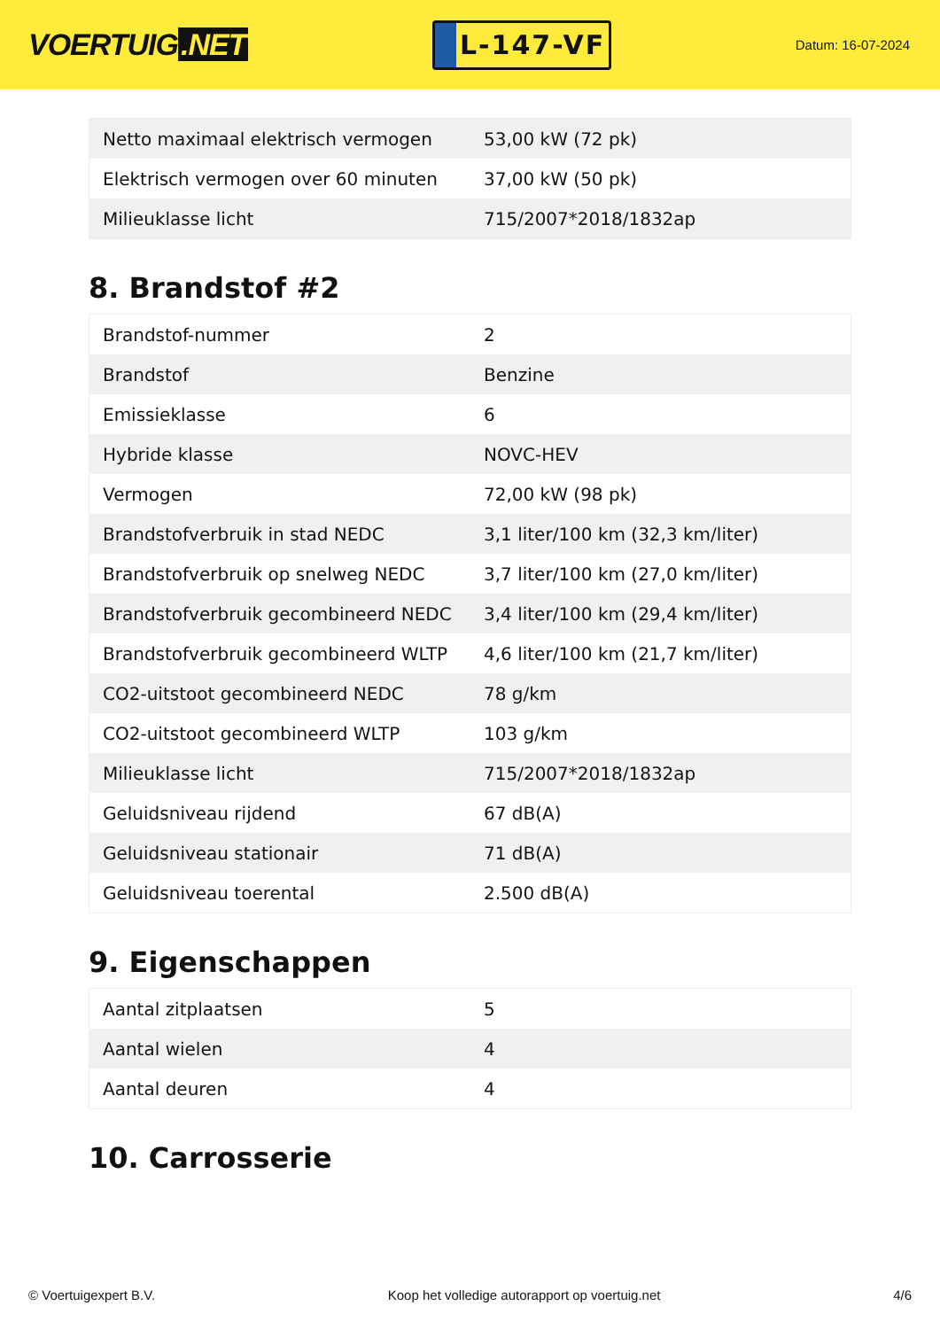VOERTUIG.NET
L-147-VF
Datum: 16-07-2024
| Netto maximaal elektrisch vermogen | 53,00 kW (72 pk) |
| Elektrisch vermogen over 60 minuten | 37,00 kW (50 pk) |
| Milieuklasse licht | 715/2007*2018/1832ap |
8. Brandstof #2
| Brandstof-nummer | 2 |
| Brandstof | Benzine |
| Emissieklasse | 6 |
| Hybride klasse | NOVC-HEV |
| Vermogen | 72,00 kW (98 pk) |
| Brandstofverbruik in stad NEDC | 3,1 liter/100 km (32,3 km/liter) |
| Brandstofverbruik op snelweg NEDC | 3,7 liter/100 km (27,0 km/liter) |
| Brandstofverbruik gecombineerd NEDC | 3,4 liter/100 km (29,4 km/liter) |
| Brandstofverbruik gecombineerd WLTP | 4,6 liter/100 km (21,7 km/liter) |
| CO2-uitstoot gecombineerd NEDC | 78 g/km |
| CO2-uitstoot gecombineerd WLTP | 103 g/km |
| Milieuklasse licht | 715/2007*2018/1832ap |
| Geluidsniveau rijdend | 67 dB(A) |
| Geluidsniveau stationair | 71 dB(A) |
| Geluidsniveau toerental | 2.500 dB(A) |
9. Eigenschappen
| Aantal zitplaatsen | 5 |
| Aantal wielen | 4 |
| Aantal deuren | 4 |
10. Carrosserie
© Voertuigexpert B.V. Koop het volledige autorapport op voertuig.net 4/6